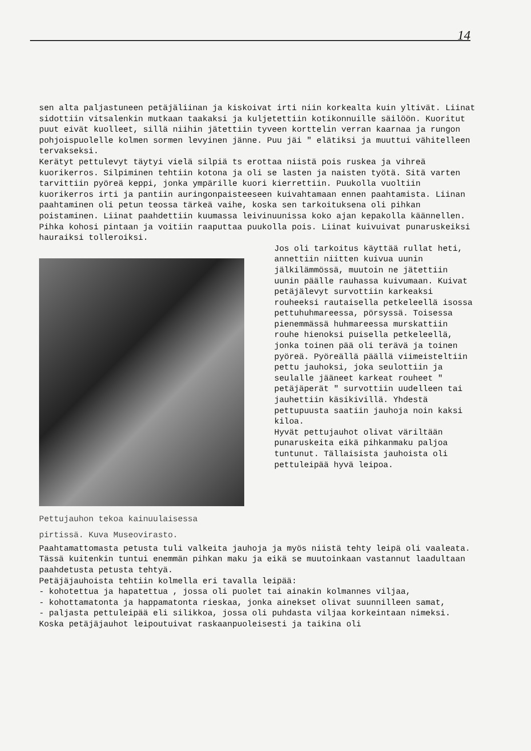14
sen alta paljastuneen petäjäliinan ja kiskoivat irti niin korkealta kuin yltivät. Liinat sidottiin vitsalenkin mutkaan taakaksi ja kuljetettiin kotikonnuille säilöön. Kuoritut puut eivät kuolleet, sillä niihin jätettiin tyveen korttelin verran kaarnaa ja rungon pohjoispuolelle kolmen sormen levyinen jänne. Puu jäi " elätiksi ja muuttui vähitelleen tervakseksi.
Kerätyt pettulevyt täytyi vielä silpiä ts erottaa niistä pois ruskea ja vihreä kuorikerros. Silpiminen tehtiin kotona ja oli se lasten ja naisten työtä. Sitä varten tarvittiin pyöreä keppi, jonka ympärille kuori kierrettiin. Puukolla vuoltiin kuorikerros irti ja pantiin auringonpaisteeseen kuivahtamaan ennen paahtamista. Liinan paahtaminen oli petun teossa tärkeä vaihe, koska sen tarkoituksena oli pihkan poistaminen. Liinat paahdettiin kuumassa leivinuunissa koko ajan kepakolla käännellen. Pihka kohosi pintaan ja voitiin raaputtaa puukolla pois. Liinat kuivuivat punaruskeiksi hauraiksi tolleroiksi.
Pettujauhon tekoa kainuulaisessa
pirtissä. Kuva Museovirasto.
Jos oli tarkoitus käyttää rullat heti, annettiin niitten kuivua uunin jälkilämmössä, muutoin ne jätettiin uunin päälle rauhassa kuivumaan. Kuivat petäjälevyt survottiin karkeaksi rouheeksi rautaisella petkeleellä isossa pettuhuhmareessa, pörsyssä. Toisessa pienemmässä huhmareessa murskattiin rouhe hienoksi puisella petkeleellä, jonka toinen pää oli terävä ja toinen pyöreä. Pyöreällä päällä viimeisteltiin pettu jauhoksi, joka seulottiin ja seulalle jääneet karkeat rouheet " petäjäperät " survottiin uudelleen tai jauhettiin käsikivillä. Yhdestä pettupuusta saatiin jauhoja noin kaksi kiloa.
Hyvät pettujauhot olivat väriltään punaruskeita eikä pihkanmaku paljoa tuntunut. Tällaisista jauhoista oli pettuleipää hyvä leipoa.
Paahtamattomasta petusta tuli valkeita jauhoja ja myös niistä tehty leipä oli vaaleata. Tässä kuitenkin tuntui enemmän pihkan maku ja eikä se muutoinkaan vastannut laadultaan paahdetusta petusta tehtyä.
Petäjäjauhoista tehtiin kolmella eri tavalla leipää:
- kohotettua ja hapatettua , jossa oli puolet tai ainakin kolmannes viljaa,
- kohottamatonta ja happamatonta rieskaa, jonka ainekset olivat suunnilleen samat,
- paljasta pettuleipää eli silikkoa, jossa oli puhdasta viljaa korkeintaan nimeksi.
Koska petäjäjauhot leipoutuivat raskaanpuoleisesti ja taikina oli